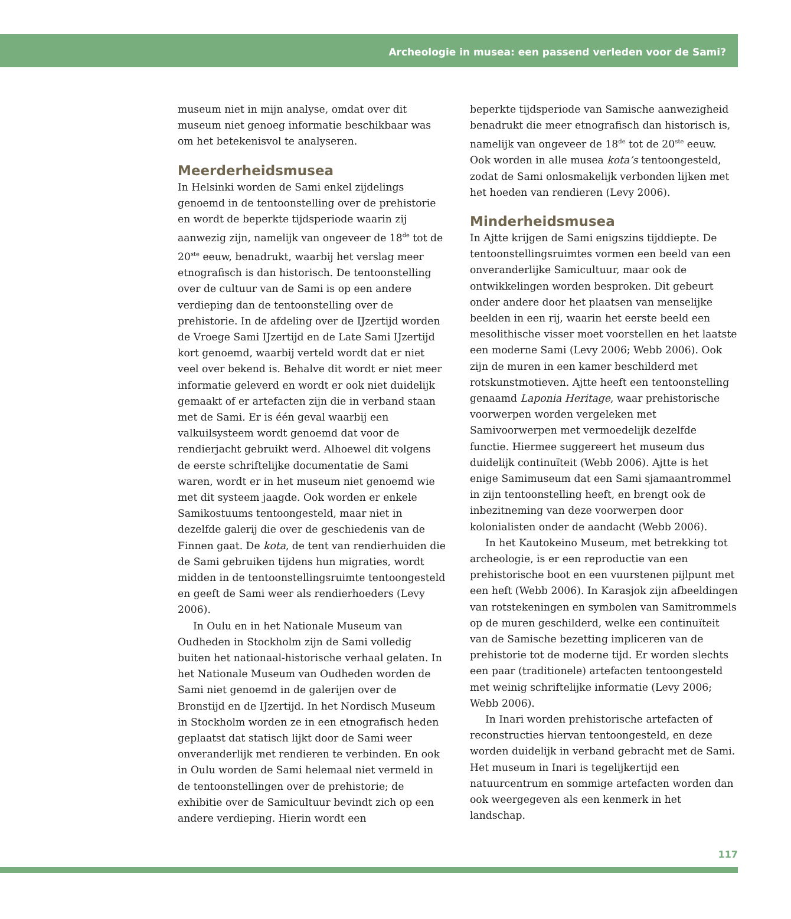Archeologie in musea: een passend verleden voor de Sami?
museum niet in mijn analyse, omdat over dit museum niet genoeg informatie beschikbaar was om het betekenisvol te analyseren.
Meerderheidsmusea
In Helsinki worden de Sami enkel zijdelings genoemd in de tentoonstelling over de prehistorie en wordt de beperkte tijdsperiode waarin zij aanwezig zijn, namelijk van ongeveer de 18<sup>de</sup> tot de 20<sup>ste</sup> eeuw, benadrukt, waarbij het verslag meer etnografisch is dan historisch. De tentoonstelling over de cultuur van de Sami is op een andere verdieping dan de tentoonstelling over de prehistorie. In de afdeling over de IJzertijd worden de Vroege Sami IJzertijd en de Late Sami IJzertijd kort genoemd, waarbij verteld wordt dat er niet veel over bekend is. Behalve dit wordt er niet meer informatie geleverd en wordt er ook niet duidelijk gemaakt of er artefacten zijn die in verband staan met de Sami. Er is één geval waarbij een valkuilsysteem wordt genoemd dat voor de rendierjacht gebruikt werd. Alhoewel dit volgens de eerste schriftelijke documentatie de Sami waren, wordt er in het museum niet genoemd wie met dit systeem jaagde. Ook worden er enkele Samikostuums tentoongesteld, maar niet in dezelfde galerij die over de geschiedenis van de Finnen gaat. De kota, de tent van rendierhuiden die de Sami gebruiken tijdens hun migraties, wordt midden in de tentoonstellingsruimte tentoongesteld en geeft de Sami weer als rendierhoeders (Levy 2006).
In Oulu en in het Nationale Museum van Oudheden in Stockholm zijn de Sami volledig buiten het nationaal-historische verhaal gelaten. In het Nationale Museum van Oudheden worden de Sami niet genoemd in de galerijen over de Bronstijd en de IJzertijd. In het Nordisch Museum in Stockholm worden ze in een etnografisch heden geplaatst dat statisch lijkt door de Sami weer onveranderlijk met rendieren te verbinden. En ook in Oulu worden de Sami helemaal niet vermeld in de tentoonstellingen over de prehistorie; de exhibitie over de Samicultuur bevindt zich op een andere verdieping. Hierin wordt een
beperkte tijdsperiode van Samische aanwezigheid benadrukt die meer etnografisch dan historisch is, namelijk van ongeveer de 18<sup>de</sup> tot de 20<sup>ste</sup> eeuw. Ook worden in alle musea kota’s tentoongesteld, zodat de Sami onlosmakelijk verbonden lijken met het hoeden van rendieren (Levy 2006).
Minderheidsmusea
In Ajtte krijgen de Sami enigszins tijddiepte. De tentoonstellingsruimtes vormen een beeld van een onveranderlijke Samicultuur, maar ook de ontwikkelingen worden besproken. Dit gebeurt onder andere door het plaatsen van menselijke beelden in een rij, waarin het eerste beeld een mesolithische visser moet voorstellen en het laatste een moderne Sami (Levy 2006; Webb 2006). Ook zijn de muren in een kamer beschilderd met rotskunstmotieven. Ajtte heeft een tentoonstelling genaamd Laponia Heritage, waar prehistorische voorwerpen worden vergeleken met Samivoorwerpen met vermoedelijk dezelfde functie. Hiermee suggereert het museum dus duidelijk continuïteit (Webb 2006). Ajtte is het enige Samimuseum dat een Sami sjamaantrommel in zijn tentoonstelling heeft, en brengt ook de inbezitneming van deze voorwerpen door kolonialisten onder de aandacht (Webb 2006).
In het Kautokeino Museum, met betrekking tot archeologie, is er een reproductie van een prehistorische boot en een vuurstenen pijlpunt met een heft (Webb 2006). In Karasjok zijn afbeeldingen van rotstekeningen en symbolen van Samitrommels op de muren geschilderd, welke een continuïteit van de Samische bezetting impliceren van de prehistorie tot de moderne tijd. Er worden slechts een paar (traditionele) artefacten tentoongesteld met weinig schriftelijke informatie (Levy 2006; Webb 2006).
In Inari worden prehistorische artefacten of reconstructies hiervan tentoongesteld, en deze worden duidelijk in verband gebracht met de Sami. Het museum in Inari is tegelijkertijd een natuurcentrum en sommige artefacten worden dan ook weergegeven als een kenmerk in het landschap.
117